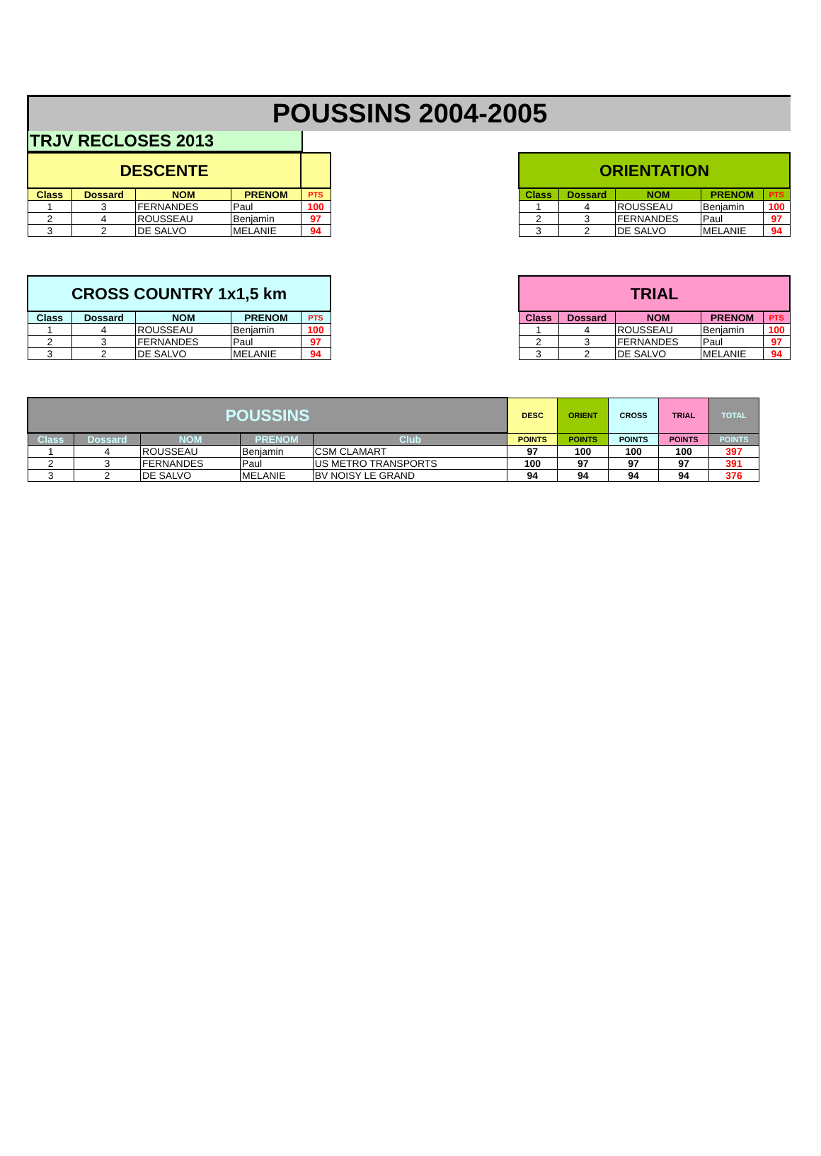POUSSINS 2004-2005
TRJV RECLOSES 2013
| DESCENTE | | | | |
| Class | Dossard | NOM | PRENOM | PTS |
| 1 | 3 | FERNANDES | Paul | 100 |
| 2 | 4 | ROUSSEAU | Benjamin | 97 |
| 3 | 2 | DE SALVO | MELANIE | 94 |
| ORIENTATION | | | | |
| Class | Dossard | NOM | PRENOM | PTS |
| 1 | 4 | ROUSSEAU | Benjamin | 100 |
| 2 | 3 | FERNANDES | Paul | 97 |
| 3 | 2 | DE SALVO | MELANIE | 94 |
| CROSS COUNTRY 1x1,5 km | | | | |
| Class | Dossard | NOM | PRENOM | PTS |
| 1 | 4 | ROUSSEAU | Benjamin | 100 |
| 2 | 3 | FERNANDES | Paul | 97 |
| 3 | 2 | DE SALVO | MELANIE | 94 |
| TRIAL | | | | |
| Class | Dossard | NOM | PRENOM | PTS |
| 1 | 4 | ROUSSEAU | Benjamin | 100 |
| 2 | 3 | FERNANDES | Paul | 97 |
| 3 | 2 | DE SALVO | MELANIE | 94 |
| POUSSINS | | | | | DESC | ORIENT | CROSS | TRIAL | TOTAL |
| Class | Dossard | NOM | PRENOM | Club | POINTS | POINTS | POINTS | POINTS | POINTS |
| 1 | 4 | ROUSSEAU | Benjamin | CSM CLAMART | 97 | 100 | 100 | 100 | 397 |
| 2 | 3 | FERNANDES | Paul | US METRO TRANSPORTS | 100 | 97 | 97 | 97 | 391 |
| 3 | 2 | DE SALVO | MELANIE | BV NOISY LE GRAND | 94 | 94 | 94 | 94 | 376 |